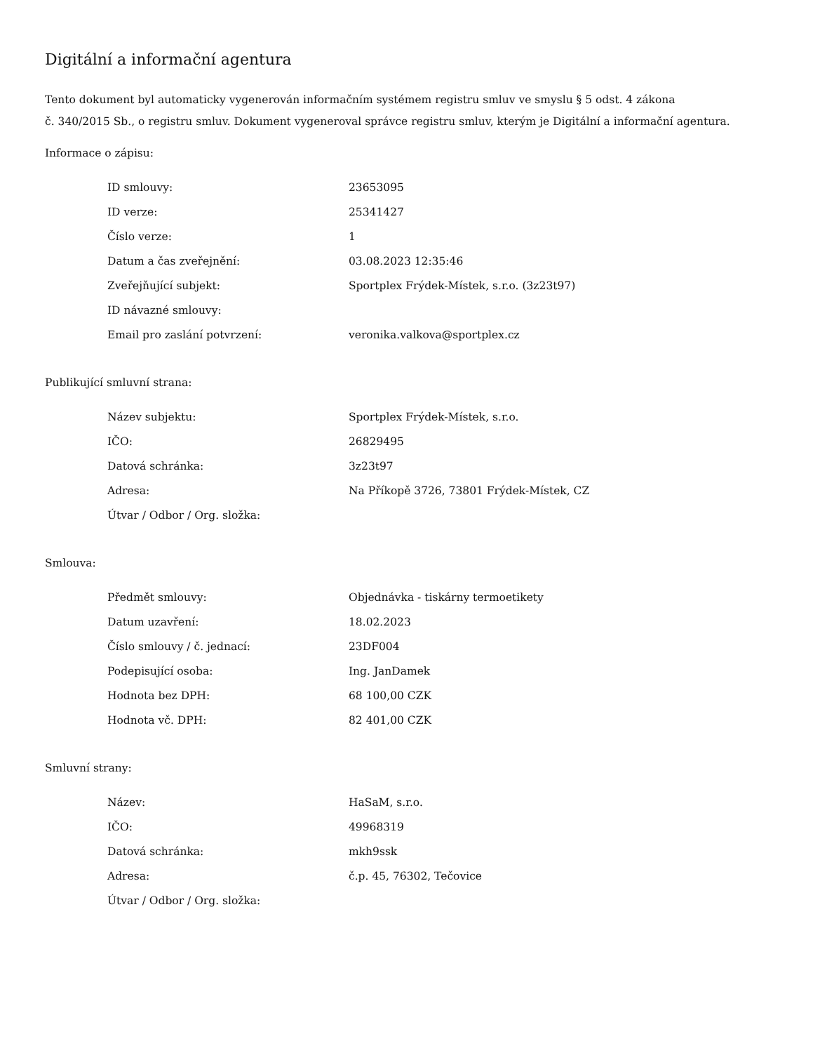Digitální a informační agentura
Tento dokument byl automaticky vygenerován informačním systémem registru smluv ve smyslu § 5 odst. 4 zákona
č. 340/2015 Sb., o registru smluv. Dokument vygeneroval správce registru smluv, kterým je Digitální a informační agentura.
Informace o zápisu:
| ID smlouvy: | 23653095 |
| ID verze: | 25341427 |
| Číslo verze: | 1 |
| Datum a čas zveřejnění: | 03.08.2023 12:35:46 |
| Zveřejňující subjekt: | Sportplex Frýdek-Místek, s.r.o. (3z23t97) |
| ID návazné smlouvy: | |
| Email pro zaslání potvrzení: | veronika.valkova@sportplex.cz |
Publikující smluvní strana:
| Název subjektu: | Sportplex Frýdek-Místek, s.r.o. |
| IČO: | 26829495 |
| Datová schránka: | 3z23t97 |
| Adresa: | Na Příkopě 3726, 73801 Frýdek-Místek, CZ |
| Útvar / Odbor / Org. složka: | |
Smlouva:
| Předmět smlouvy: | Objednávka - tiskárny termoetikety |
| Datum uzavření: | 18.02.2023 |
| Číslo smlouvy / č. jednací: | 23DF004 |
| Podepisující osoba: | Ing. JanDamek |
| Hodnota bez DPH: | 68 100,00 CZK |
| Hodnota vč. DPH: | 82 401,00 CZK |
Smluvní strany:
| Název: | HaSaM, s.r.o. |
| IČO: | 49968319 |
| Datová schránka: | mkh9ssk |
| Adresa: | č.p. 45, 76302, Tečovice |
| Útvar / Odbor / Org. složka: | |